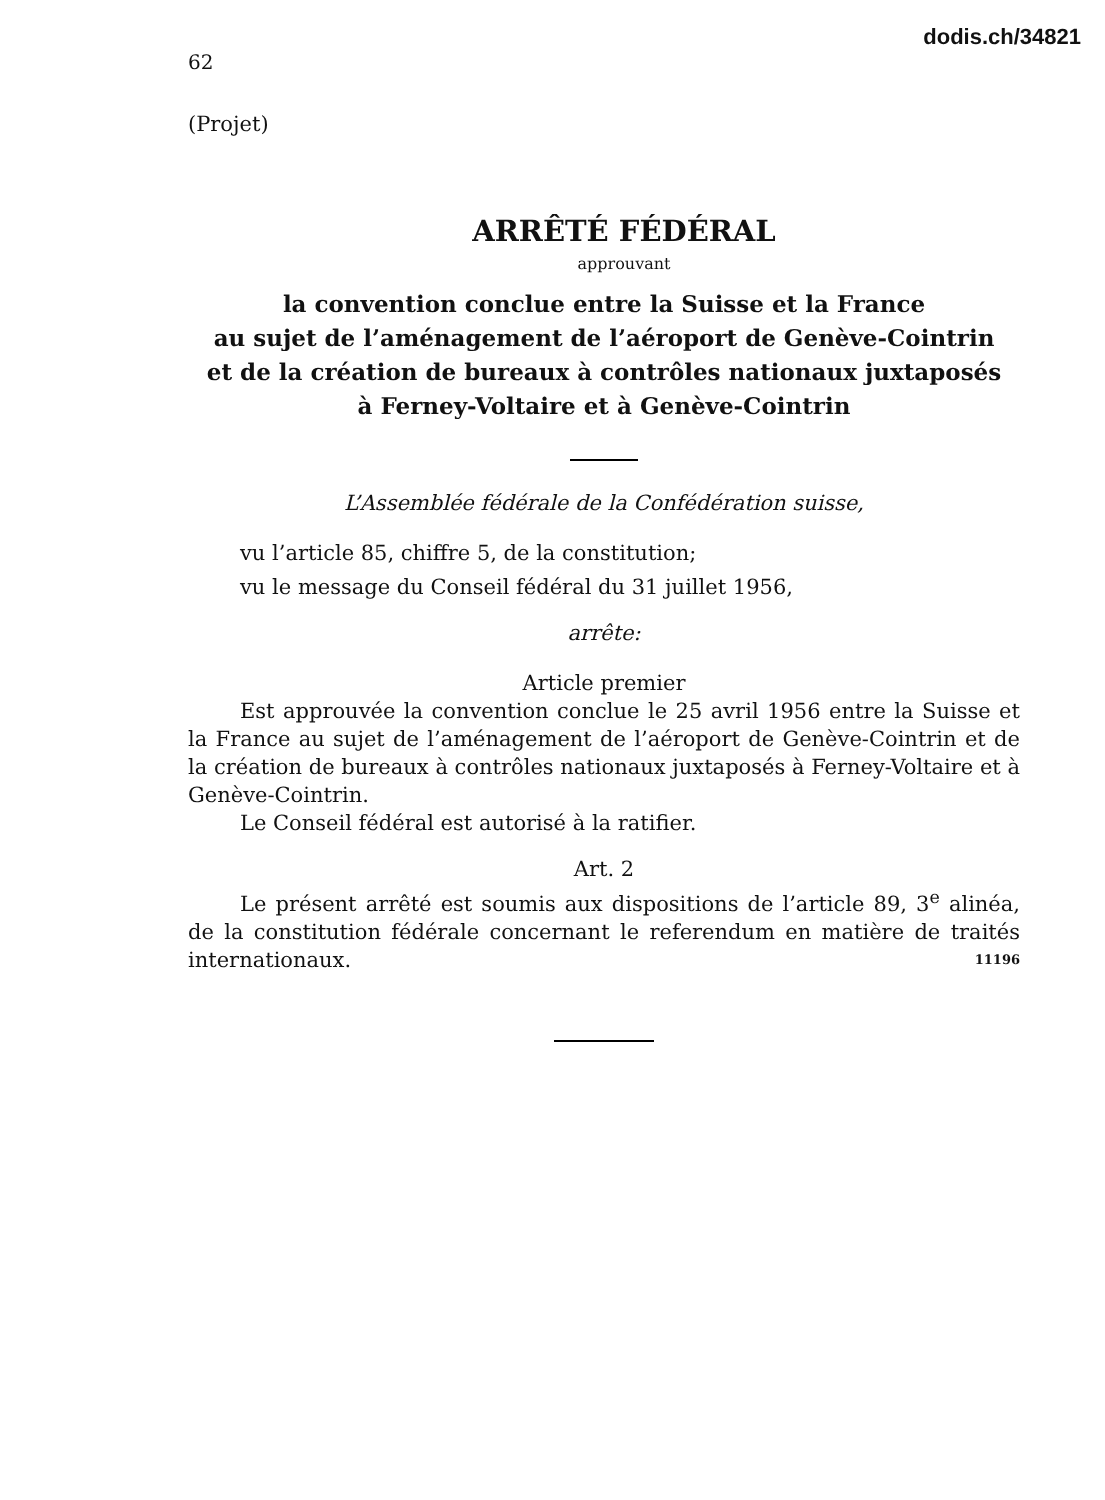62
dodis.ch/34821
(Projet)
ARRÊTÉ FÉDÉRAL
approuvant
la convention conclue entre la Suisse et la France
au sujet de l’aménagement de l’aéroport de Genève-Cointrin
et de la création de bureaux à contrôles nationaux juxtaposés
à Ferney-Voltaire et à Genève-Cointrin
L’Assemblée fédérale de la Confédération suisse,
vu l’article 85, chiffre 5, de la constitution;
vu le message du Conseil fédéral du 31 juillet 1956,
arrête:
Article premier
Est approuvée la convention conclue le 25 avril 1956 entre la Suisse et la France au sujet de l’aménagement de l’aéroport de Genève-Cointrin et de la création de bureaux à contrôles nationaux juxtaposés à Ferney-Voltaire et à Genève-Cointrin.
Le Conseil fédéral est autorisé à la ratifier.
Art. 2
Le présent arrêté est soumis aux dispositions de l’article 89, 3<sup>e</sup> alinéa, de la constitution fédérale concernant le referendum en matière de traités internationaux. 11196